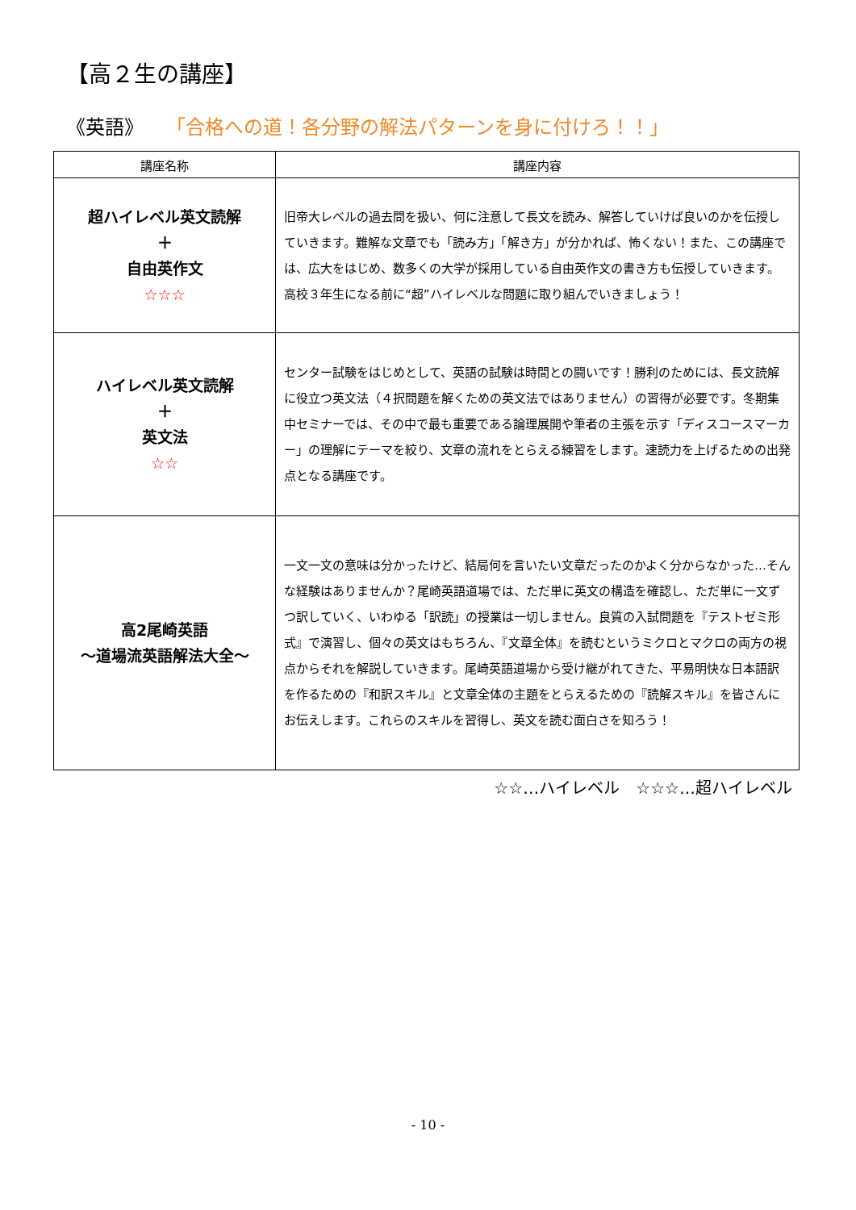【高２生の講座】
《英語》 「合格への道！各分野の解法パターンを身に付けろ！！」
| 講座名称 | 講座内容 |
| --- | --- |
| 超ハイレベル英文読解 ＋ 自由英作文 ☆☆☆ | 旧帝大レベルの過去問を扱い、何に注意して長文を読み、解答していけば良いのかを伝授していきます。難解な文章でも「読み方」「解き方」が分かれば、怖くない！また、この講座では、広大をはじめ、数多くの大学が採用している自由英作文の書き方も伝授していきます。高校３年生になる前に“超”ハイレベルな問題に取り組んでいきましょう！ |
| ハイレベル英文読解 ＋ 英文法 ☆☆ | センター試験をはじめとして、英語の試験は時間との闘いです！勝利のためには、長文読解に役立つ英文法（４択問題を解くための英文法ではありません）の習得が必要です。冬期集中セミナーでは、その中で最も重要である論理展開や筆者の主張を示す「ディスコースマーカー」の理解にテーマを絞り、文章の流れをとらえる練習をします。速読力を上げるための出発点となる講座です。 |
| 高2尾崎英語 ～道場流英語解法大全～ | 一文一文の意味は分かったけど、結局何を言いたい文章だったのかよく分からなかった…そんな経験はありませんか？尾崎英語道場では、ただ単に英文の構造を確認し、ただ単に一文ずつ訳していく、いわゆる「訳読」の授業は一切しません。良質の入試問題を『テストゼミ形式』で演習し、個々の英文はもちろん、『文章全体』を読むというミクロとマクロの両方の視点からそれを解説していきます。尾崎英語道場から受け継がれてきた、平易明快な日本語訳を作るための『和訳スキル』と文章全体の主題をとらえるための『読解スキル』を皆さんにお伝えします。これらのスキルを習得し、英文を読む面白さを知ろう！ |
☆☆…ハイレベル　☆☆☆…超ハイレベル
- 10 -